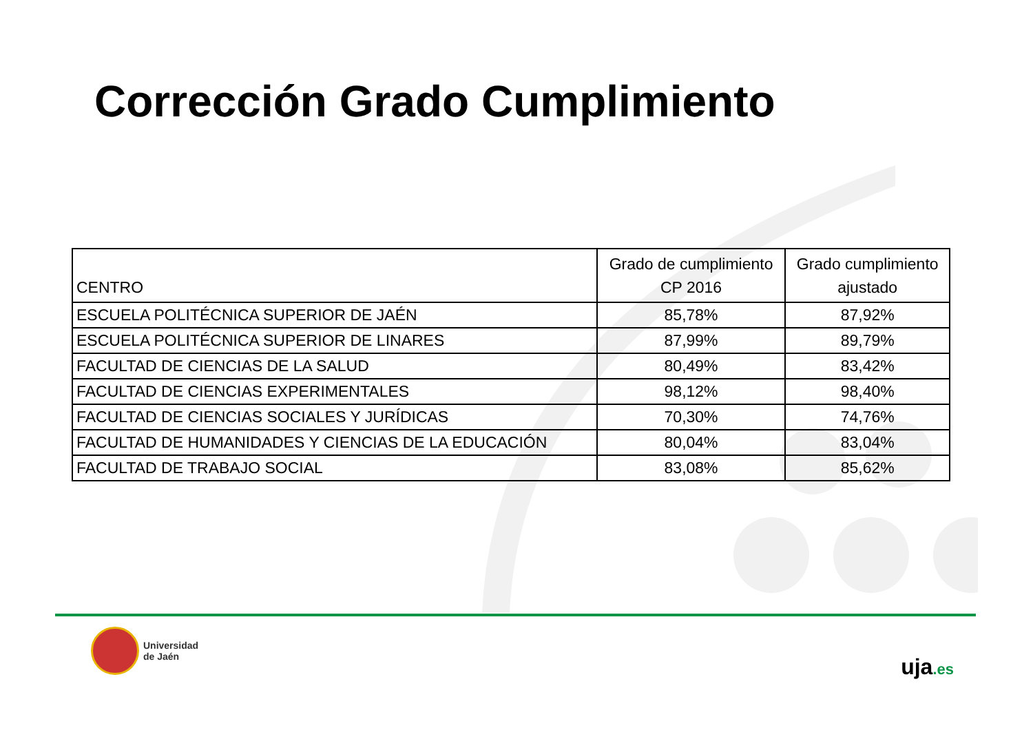Corrección Grado Cumplimiento
| CENTRO | Grado de cumplimiento CP 2016 | Grado cumplimiento ajustado |
| --- | --- | --- |
| ESCUELA POLITÉCNICA SUPERIOR DE JAÉN | 85,78% | 87,92% |
| ESCUELA POLITÉCNICA SUPERIOR DE LINARES | 87,99% | 89,79% |
| FACULTAD DE CIENCIAS DE LA SALUD | 80,49% | 83,42% |
| FACULTAD DE CIENCIAS EXPERIMENTALES | 98,12% | 98,40% |
| FACULTAD DE CIENCIAS SOCIALES Y JURÍDICAS | 70,30% | 74,76% |
| FACULTAD DE HUMANIDADES Y CIENCIAS DE LA EDUCACIÓN | 80,04% | 83,04% |
| FACULTAD DE TRABAJO SOCIAL | 83,08% | 85,62% |
Universidad
de Jaén
uja.es